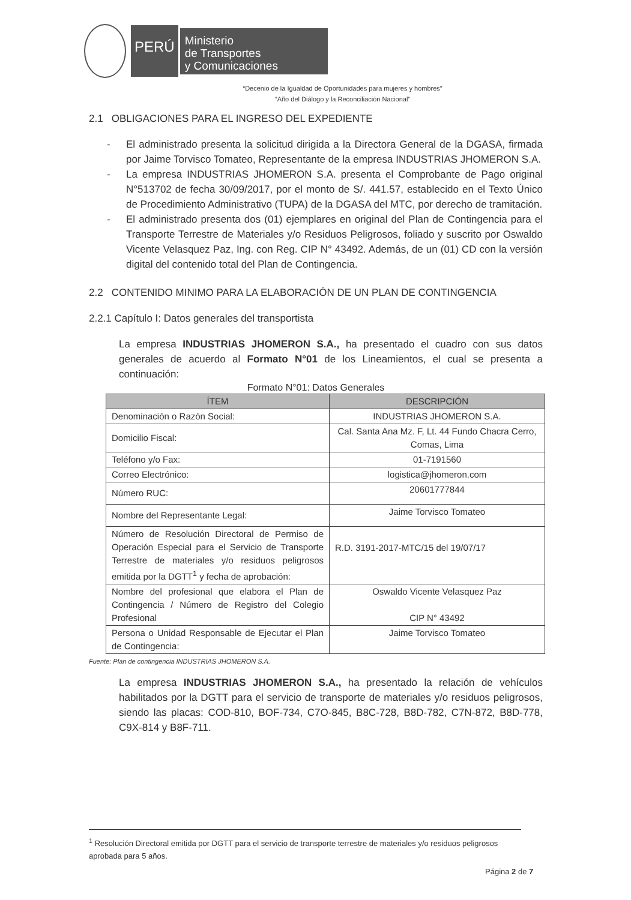PERÚ
Ministerio
de Transportes
y Comunicaciones
“Decenio de la Igualdad de Oportunidades para mujeres y hombres”
“Año del Diálogo y la Reconciliación Nacional”
2.1 OBLIGACIONES PARA EL INGRESO DEL EXPEDIENTE
- El administrado presenta la solicitud dirigida a la Directora General de la DGASA, firmada por Jaime Torvisco Tomateo, Representante de la empresa INDUSTRIAS JHOMERON S.A.
- La empresa INDUSTRIAS JHOMERON S.A. presenta el Comprobante de Pago original N°513702 de fecha 30/09/2017, por el monto de S/. 441.57, establecido en el Texto Único de Procedimiento Administrativo (TUPA) de la DGASA del MTC, por derecho de tramitación.
- El administrado presenta dos (01) ejemplares en original del Plan de Contingencia para el Transporte Terrestre de Materiales y/o Residuos Peligrosos, foliado y suscrito por Oswaldo Vicente Velasquez Paz, Ing. con Reg. CIP N° 43492. Además, de un (01) CD con la versión digital del contenido total del Plan de Contingencia.
2.2 CONTENIDO MINIMO PARA LA ELABORACIÓN DE UN PLAN DE CONTINGENCIA
2.2.1 Capítulo I: Datos generales del transportista
La empresa INDUSTRIAS JHOMERON S.A., ha presentado el cuadro con sus datos generales de acuerdo al Formato N°01 de los Lineamientos, el cual se presenta a continuación:
Formato N°01: Datos Generales
| ÍTEM | DESCRIPCIÓN |
| --- | --- |
| Denominación o Razón Social: | INDUSTRIAS JHOMERON S.A. |
| Domicilio Fiscal: | Cal. Santa Ana Mz. F, Lt. 44 Fundo Chacra Cerro, Comas, Lima |
| Teléfono y/o Fax: | 01-7191560 |
| Correo Electrónico: | logistica@jhomeron.com |
| Número RUC: | 20601777844 |
| Nombre del Representante Legal: | Jaime Torvisco Tomateo |
| Número de Resolución Directoral de Permiso de Operación Especial para el Servicio de Transporte Terrestre de materiales y/o residuos peligrosos emitida por la DGTT<sup>1</sup> y fecha de aprobación: | R.D. 3191-2017-MTC/15 del 19/07/17 |
| Nombre del profesional que elabora el Plan de Contingencia / Número de Registro del Colegio Profesional | Oswaldo Vicente Velasquez Paz CIP N° 43492 |
| Persona o Unidad Responsable de Ejecutar el Plan de Contingencia: | Jaime Torvisco Tomateo |
Fuente: Plan de contingencia INDUSTRIAS JHOMERON S.A.
La empresa INDUSTRIAS JHOMERON S.A., ha presentado la relación de vehículos habilitados por la DGTT para el servicio de transporte de materiales y/o residuos peligrosos, siendo las placas: COD-810, BOF-734, C7O-845, B8C-728, B8D-782, C7N-872, B8D-778, C9X-814 y B8F-711.
<sup>1</sup> Resolución Directoral emitida por DGTT para el servicio de transporte terrestre de materiales y/o residuos peligrosos aprobada para 5 años.
Página 2 de 7